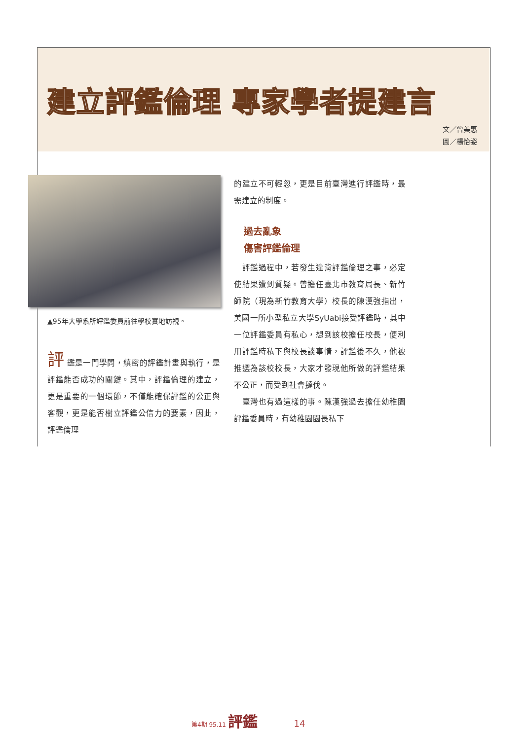建立評鑑倫理 專家學者提建言
文／曾美惠
圖／楊怡姿
▲95年大學系所評鑑委員前往學校實地訪視。
評 鑑是一門學問，縝密的評鑑計畫與執行，是評鑑能否成功的關鍵。其中，評鑑倫理的建立，更是重要的一個環節，不僅能確保評鑑的公正與客觀，更是能否樹立評鑑公信力的要素，因此，評鑑倫理
的建立不可輕忽，更是目前臺灣進行評鑑時，最需建立的制度。
過去亂象
傷害評鑑倫理
　評鑑過程中，若發生違背評鑑倫理之事，必定使結果遭到質疑。曾擔任臺北市教育局長、新竹師院（現為新竹教育大學）校長的陳漢強指出，美國一所小型私立大學SyUabi接受評鑑時，其中一位評鑑委員有私心，想到該校擔任校長，便利用評鑑時私下與校長談事情，評鑑後不久，他被推選為該校校長，大家才發現他所做的評鑑結果不公正，而受到社會撻伐。
　臺灣也有過這樣的事。陳漢強過去擔任幼稚園評鑑委員時，有幼稚園園長私下
第4期 95.11 評鑑 14